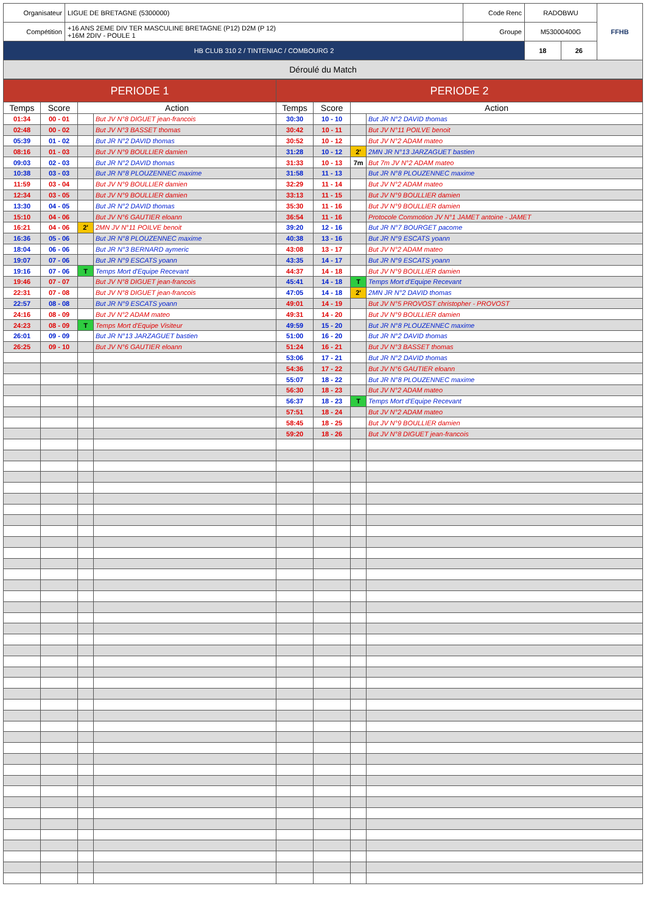| Organisateur | LIGUE DE BRETAGNE (5300000) | Code Renc | RADOBWU | FFHB |
| Compétition | +16 ANS 2EME DIV TER MASCULINE BRETAGNE (P12) D2M (P 12) +16M 2DIV - POULE 1 | Groupe | M53000400G | |
| HB CLUB 310 2 / TINTENIAC / COMBOURG 2 | | | / 18 / 26 / | |
Déroulé du Match
| PERIODE 1 | | | | PERIODE 2 | | | |
| --- | --- | --- | --- | --- | --- | --- | --- |
| Temps | Score | Action | | Temps | Score | Action | |
| 01:34 | 00 - 01 | | But JV N°8 DIGUET jean-francois | 30:30 | 10 - 10 | | But JR N°2 DAVID thomas |
| 02:48 | 00 - 02 | | But JV N°3 BASSET thomas | 30:42 | 10 - 11 | | But JV N°11 POILVE benoit |
| 05:39 | 01 - 02 | | But JR N°2 DAVID thomas | 30:52 | 10 - 12 | | But JV N°2 ADAM mateo |
| 08:16 | 01 - 03 | | But JV N°9 BOULLIER damien | 31:28 | 10 - 12 | 2' | 2MN JR N°13 JARZAGUET bastien |
| 09:03 | 02 - 03 | | But JR N°2 DAVID thomas | 31:33 | 10 - 13 | 7m | But 7m JV N°2 ADAM mateo |
| 10:38 | 03 - 03 | | But JR N°8 PLOUZENNEC maxime | 31:58 | 11 - 13 | | But JR N°8 PLOUZENNEC maxime |
| 11:59 | 03 - 04 | | But JV N°9 BOULLIER damien | 32:29 | 11 - 14 | | But JV N°2 ADAM mateo |
| 12:34 | 03 - 05 | | But JV N°9 BOULLIER damien | 33:13 | 11 - 15 | | But JV N°9 BOULLIER damien |
| 13:30 | 04 - 05 | | But JR N°2 DAVID thomas | 35:30 | 11 - 16 | | But JV N°9 BOULLIER damien |
| 15:10 | 04 - 06 | | But JV N°6 GAUTIER eloann | 36:54 | 11 - 16 | | Protocole Commotion JV N°1 JAMET antoine - JAMET |
| 16:21 | 04 - 06 | 2' | 2MN JV N°11 POILVE benoit | 39:20 | 12 - 16 | | But JR N°7 BOURGET pacome |
| 16:36 | 05 - 06 | | But JR N°8 PLOUZENNEC maxime | 40:38 | 13 - 16 | | But JR N°9 ESCATS yoann |
| 18:04 | 06 - 06 | | But JR N°3 BERNARD aymeric | 43:08 | 13 - 17 | | But JV N°2 ADAM mateo |
| 19:07 | 07 - 06 | | But JR N°9 ESCATS yoann | 43:35 | 14 - 17 | | But JR N°9 ESCATS yoann |
| 19:16 | 07 - 06 | T | Temps Mort d'Equipe Recevant | 44:37 | 14 - 18 | | But JV N°9 BOULLIER damien |
| 19:46 | 07 - 07 | | But JV N°8 DIGUET jean-francois | 45:41 | 14 - 18 | T | Temps Mort d'Equipe Recevant |
| 22:31 | 07 - 08 | | But JV N°8 DIGUET jean-francois | 47:05 | 14 - 18 | 2' | 2MN JR N°2 DAVID thomas |
| 22:57 | 08 - 08 | | But JR N°9 ESCATS yoann | 49:01 | 14 - 19 | | But JV N°5 PROVOST christopher - PROVOST |
| 24:16 | 08 - 09 | | But JV N°2 ADAM mateo | 49:31 | 14 - 20 | | But JV N°9 BOULLIER damien |
| 24:23 | 08 - 09 | T | Temps Mort d'Equipe Visiteur | 49:59 | 15 - 20 | | But JR N°8 PLOUZENNEC maxime |
| 26:01 | 09 - 09 | | But JR N°13 JARZAGUET bastien | 51:00 | 16 - 20 | | But JR N°2 DAVID thomas |
| 26:25 | 09 - 10 | | But JV N°6 GAUTIER eloann | 51:24 | 16 - 21 | | But JV N°3 BASSET thomas |
| | | | | 53:06 | 17 - 21 | | But JR N°2 DAVID thomas |
| | | | | 54:36 | 17 - 22 | | But JV N°6 GAUTIER eloann |
| | | | | 55:07 | 18 - 22 | | But JR N°8 PLOUZENNEC maxime |
| | | | | 56:30 | 18 - 23 | | But JV N°2 ADAM mateo |
| | | | | 56:37 | 18 - 23 | T | Temps Mort d'Equipe Recevant |
| | | | | 57:51 | 18 - 24 | | But JV N°2 ADAM mateo |
| | | | | 58:45 | 18 - 25 | | But JV N°9 BOULLIER damien |
| | | | | 59:20 | 18 - 26 | | But JV N°8 DIGUET jean-francois |